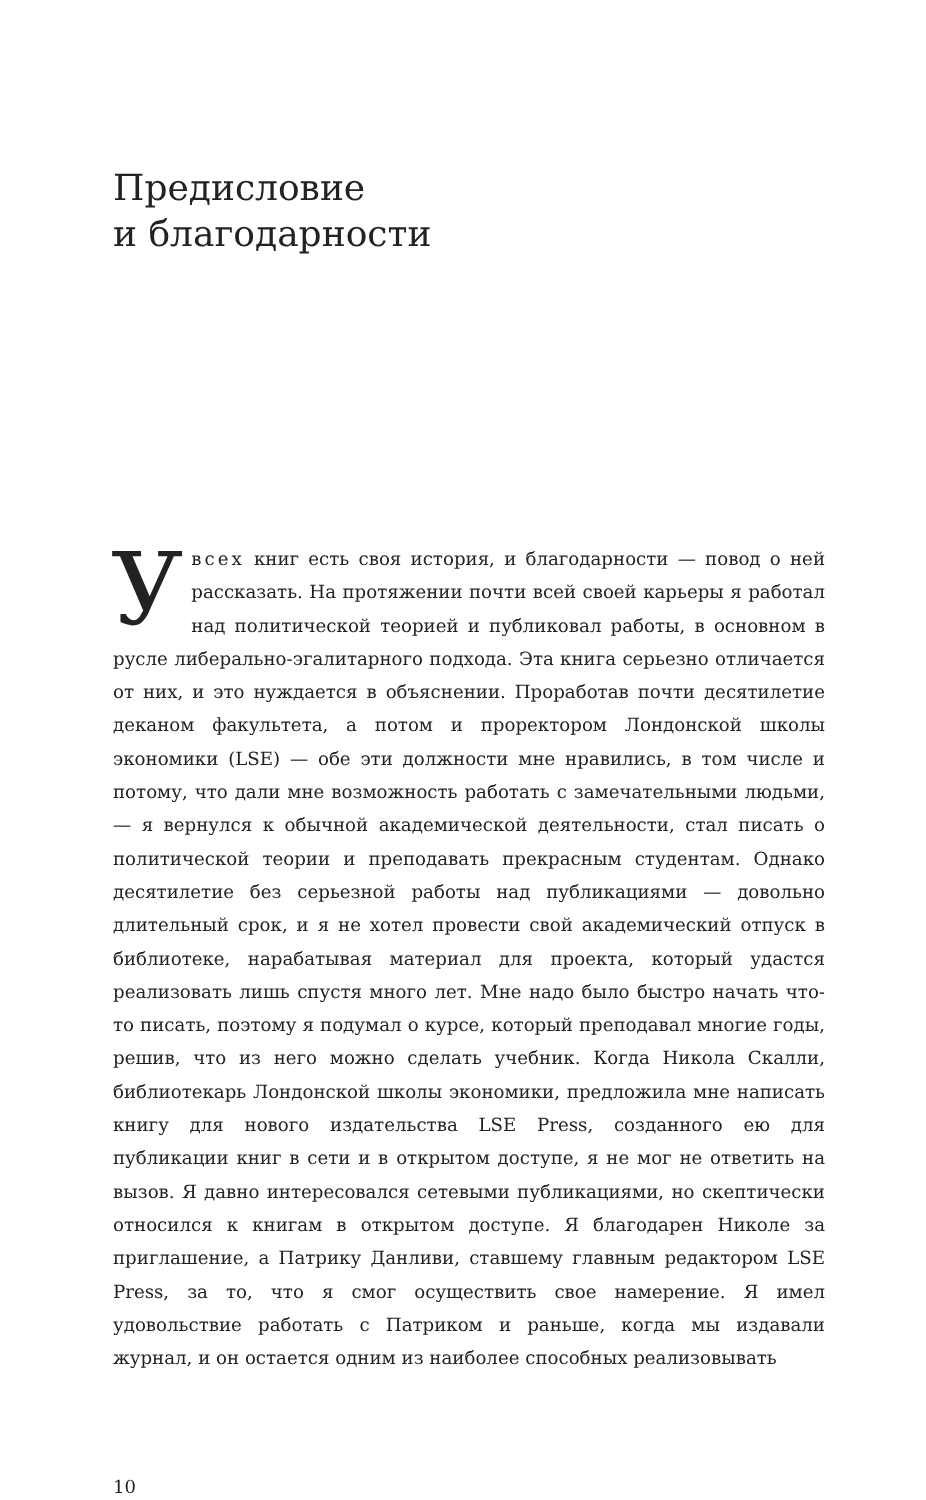Предисловие
и благодарности
Увсех книг есть своя история, и благодарности — повод о ней рассказать. На протяжении почти всей своей карьеры я работал над политической теорией и публиковал работы, в основном в русле либерально-эгалитарного подхода. Эта книга серьезно отличается от них, и это нуждается в объяснении. Проработав почти десятилетие деканом факультета, а потом и проректором Лондонской школы экономики (LSE) — обе эти должности мне нравились, в том числе и потому, что дали мне возможность работать с замечательными людьми, — я вернулся к обычной академической деятельности, стал писать о политической теории и преподавать прекрасным студентам. Однако десятилетие без серьезной работы над публикациями — довольно длительный срок, и я не хотел провести свой академический отпуск в библиотеке, нарабатывая материал для проекта, который удастся реализовать лишь спустя много лет. Мне надо было быстро начать что-то писать, поэтому я подумал о курсе, который преподавал многие годы, решив, что из него можно сделать учебник. Когда Никола Скалли, библиотекарь Лондонской школы экономики, предложила мне написать книгу для нового издательства LSE Press, созданного ею для публикации книг в сети и в открытом доступе, я не мог не ответить на вызов. Я давно интересовался сетевыми публикациями, но скептически относился к книгам в открытом доступе. Я благодарен Николе за приглашение, а Патрику Данливи, ставшему главным редактором LSE Press, за то, что я смог осуществить свое намерение. Я имел удовольствие работать с Патриком и раньше, когда мы издавали журнал, и он остается одним из наиболее способных реализовывать
10